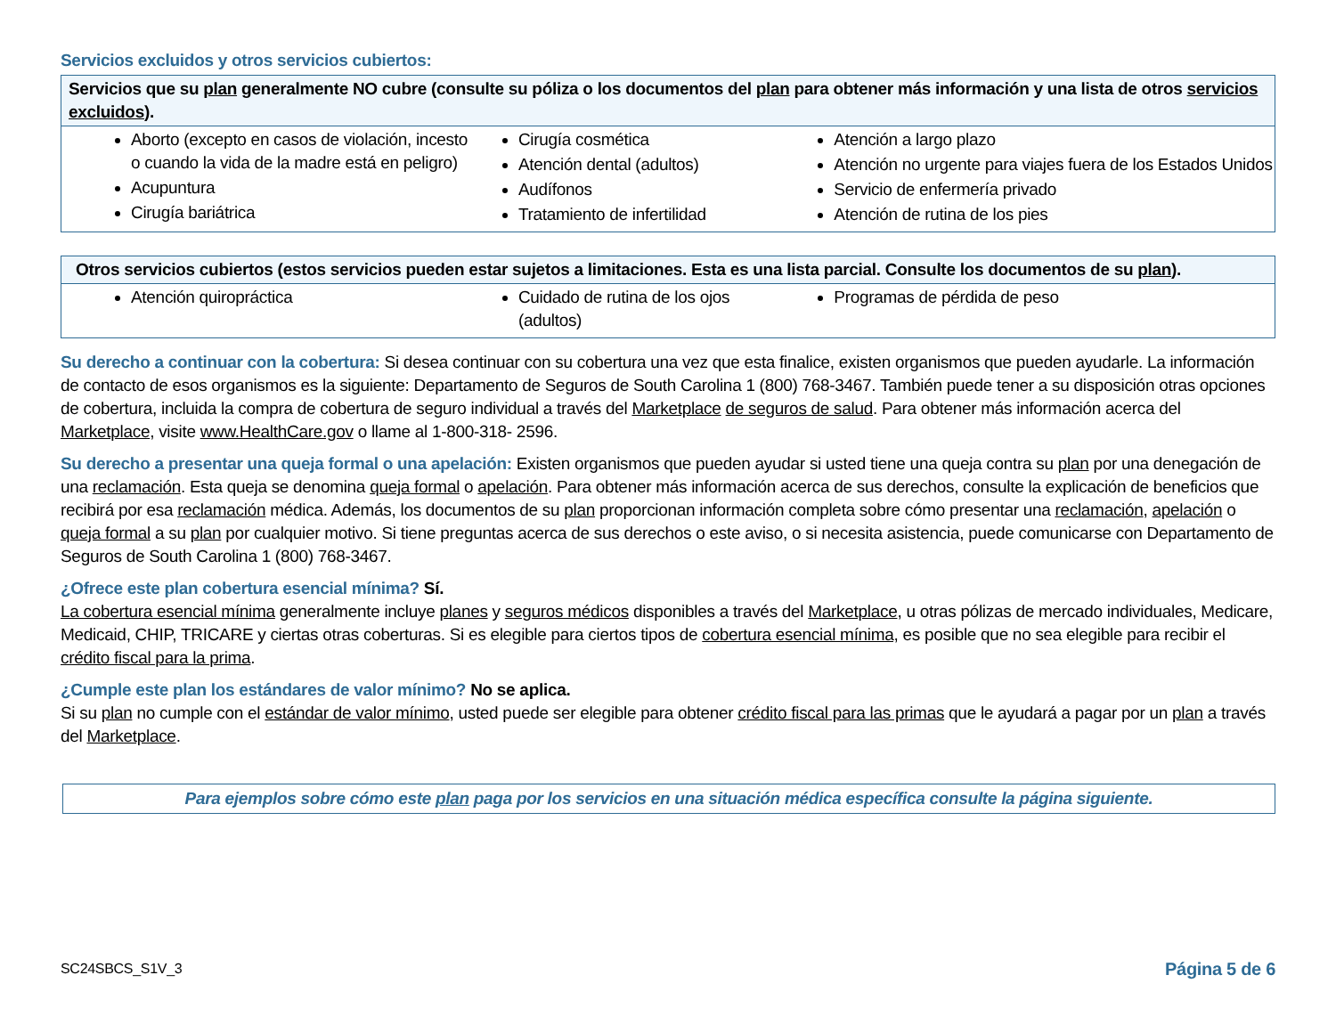Servicios excluidos y otros servicios cubiertos:
| Servicios que su plan generalmente NO cubre (consulte su póliza o los documentos del plan para obtener más información y una lista de otros servicios excluidos ). | | |
| --- | --- | --- |
| Aborto (excepto en casos de violación, incesto o cuando la vida de la madre está en peligro) Acupuntura Cirugía bariátrica | Cirugía cosmética Atención dental (adultos) Audífonos Tratamiento de infertilidad | Atención a largo plazo Atención no urgente para viajes fuera de los Estados Unidos Servicio de enfermería privado Atención de rutina de los pies |
| Otros servicios cubiertos (estos servicios pueden estar sujetos a limitaciones. Esta es una lista parcial. Consulte los documentos de su plan ). | | |
| --- | --- | --- |
| Atención quiropráctica | Cuidado de rutina de los ojos (adultos) | Programas de pérdida de peso |
Su derecho a continuar con la cobertura: Si desea continuar con su cobertura una vez que esta finalice, existen organismos que pueden ayudarle. La información de contacto de esos organismos es la siguiente: Departamento de Seguros de South Carolina 1 (800) 768-3467. También puede tener a su disposición otras opciones de cobertura, incluida la compra de cobertura de seguro individual a través del Marketplace de seguros de salud. Para obtener más información acerca del Marketplace, visite www.HealthCare.gov o llame al 1-800-318- 2596.
Su derecho a presentar una queja formal o una apelación: Existen organismos que pueden ayudar si usted tiene una queja contra su plan por una denegación de una reclamación. Esta queja se denomina queja formal o apelación. Para obtener más información acerca de sus derechos, consulte la explicación de beneficios que recibirá por esa reclamación médica. Además, los documentos de su plan proporcionan información completa sobre cómo presentar una reclamación, apelación o queja formal a su plan por cualquier motivo. Si tiene preguntas acerca de sus derechos o este aviso, o si necesita asistencia, puede comunicarse con Departamento de Seguros de South Carolina 1 (800) 768-3467.
¿Ofrece este plan cobertura esencial mínima? Sí.
La cobertura esencial mínima generalmente incluye planes y seguros médicos disponibles a través del Marketplace, u otras pólizas de mercado individuales, Medicare, Medicaid, CHIP, TRICARE y ciertas otras coberturas. Si es elegible para ciertos tipos de cobertura esencial mínima, es posible que no sea elegible para recibir el crédito fiscal para la prima.
¿Cumple este plan los estándares de valor mínimo? No se aplica.
Si su plan no cumple con el estándar de valor mínimo, usted puede ser elegible para obtener crédito fiscal para las primas que le ayudará a pagar por un plan a través del Marketplace.
Para ejemplos sobre cómo este plan paga por los servicios en una situación médica específica consulte la página siguiente.
SC24SBCS_S1V_3 Página 5 de 6